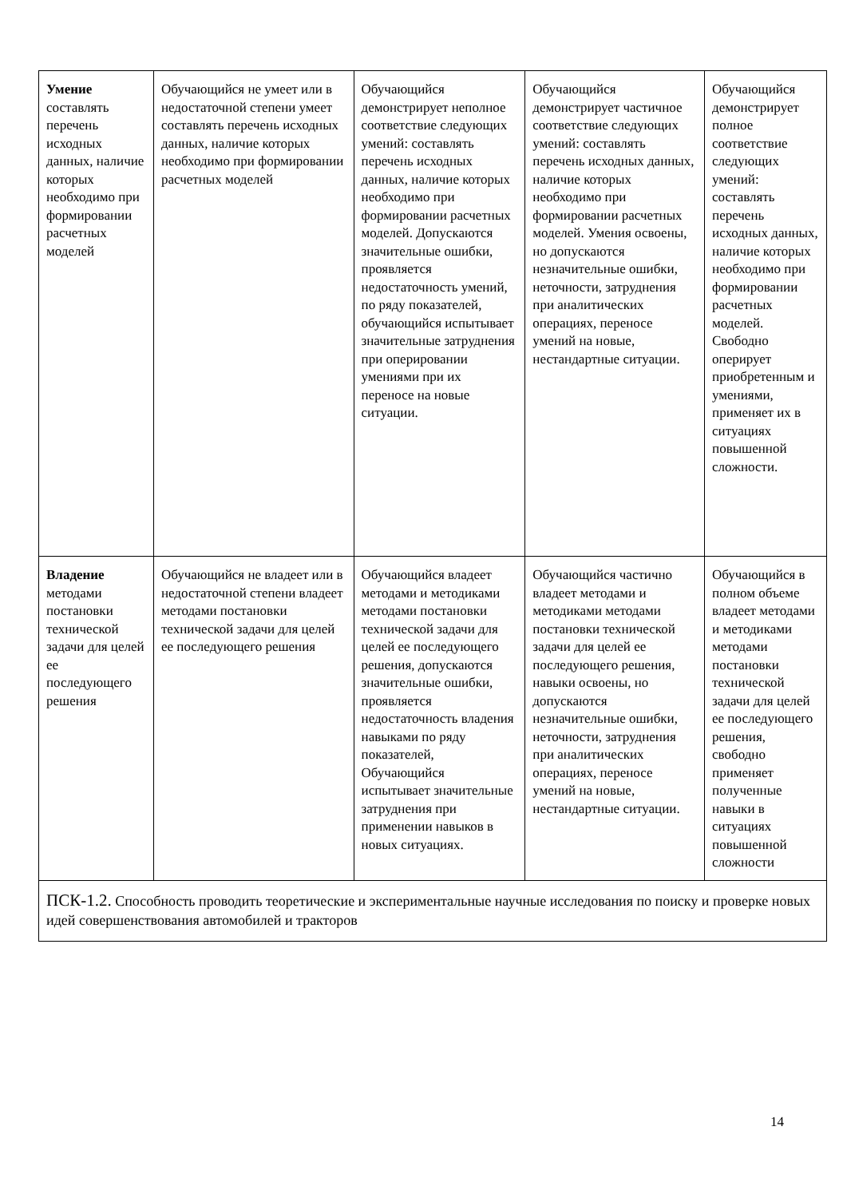| Умение составлять перечень исходных данных, наличие которых необходимо при формировании расчетных моделей | Обучающийся не умеет или в недостаточной степени умеет составлять перечень исходных данных, наличие которых необходимо при формировании расчетных моделей | Обучающийся демонстрирует неполное соответствие следующих умений: составлять перечень исходных данных, наличие которых необходимо при формировании расчетных моделей. Допускаются значительные ошибки, проявляется недостаточность умений, по ряду показателей, обучающийся испытывает значительные затруднения при оперировании умениями при их переносе на новые ситуации. | Обучающийся демонстрирует частичное соответствие следующих умений: составлять перечень исходных данных, наличие которых необходимо при формировании расчетных моделей. Умения освоены, но допускаются незначительные ошибки, неточности, затруднения при аналитических операциях, переносе умений на новые, нестандартные ситуации. | Обучающийся демонстрирует полное соответствие следующих умений: составлять перечень исходных данных, наличие которых необходимо при формировании расчетных моделей. Свободно оперирует приобретенным и умениями, применяет их в ситуациях повышенной сложности. |
| Владение методами постановки технической задачи для целей ее последующего решения | Обучающийся не владеет или в недостаточной степени владеет методами постановки технической задачи для целей ее последующего решения | Обучающийся владеет методами и методиками методами постановки технической задачи для целей ее последующего решения, допускаются значительные ошибки, проявляется недостаточность владения навыками по ряду показателей, Обучающийся испытывает значительные затруднения при применении навыков в новых ситуациях. | Обучающийся частично владеет методами и методиками методами постановки технической задачи для целей ее последующего решения, навыки освоены, но допускаются незначительные ошибки, неточности, затруднения при аналитических операциях, переносе умений на новые, нестандартные ситуации. | Обучающийся в полном объеме владеет методами и методиками методами постановки технической задачи для целей ее последующего решения, свободно применяет полученные навыки в ситуациях повышенной сложности |
| ПСК-1.2. Способность проводить теоретические и экспериментальные научные исследования по поиску и проверке новых идей совершенствования автомобилей и тракторов | | | | |
14